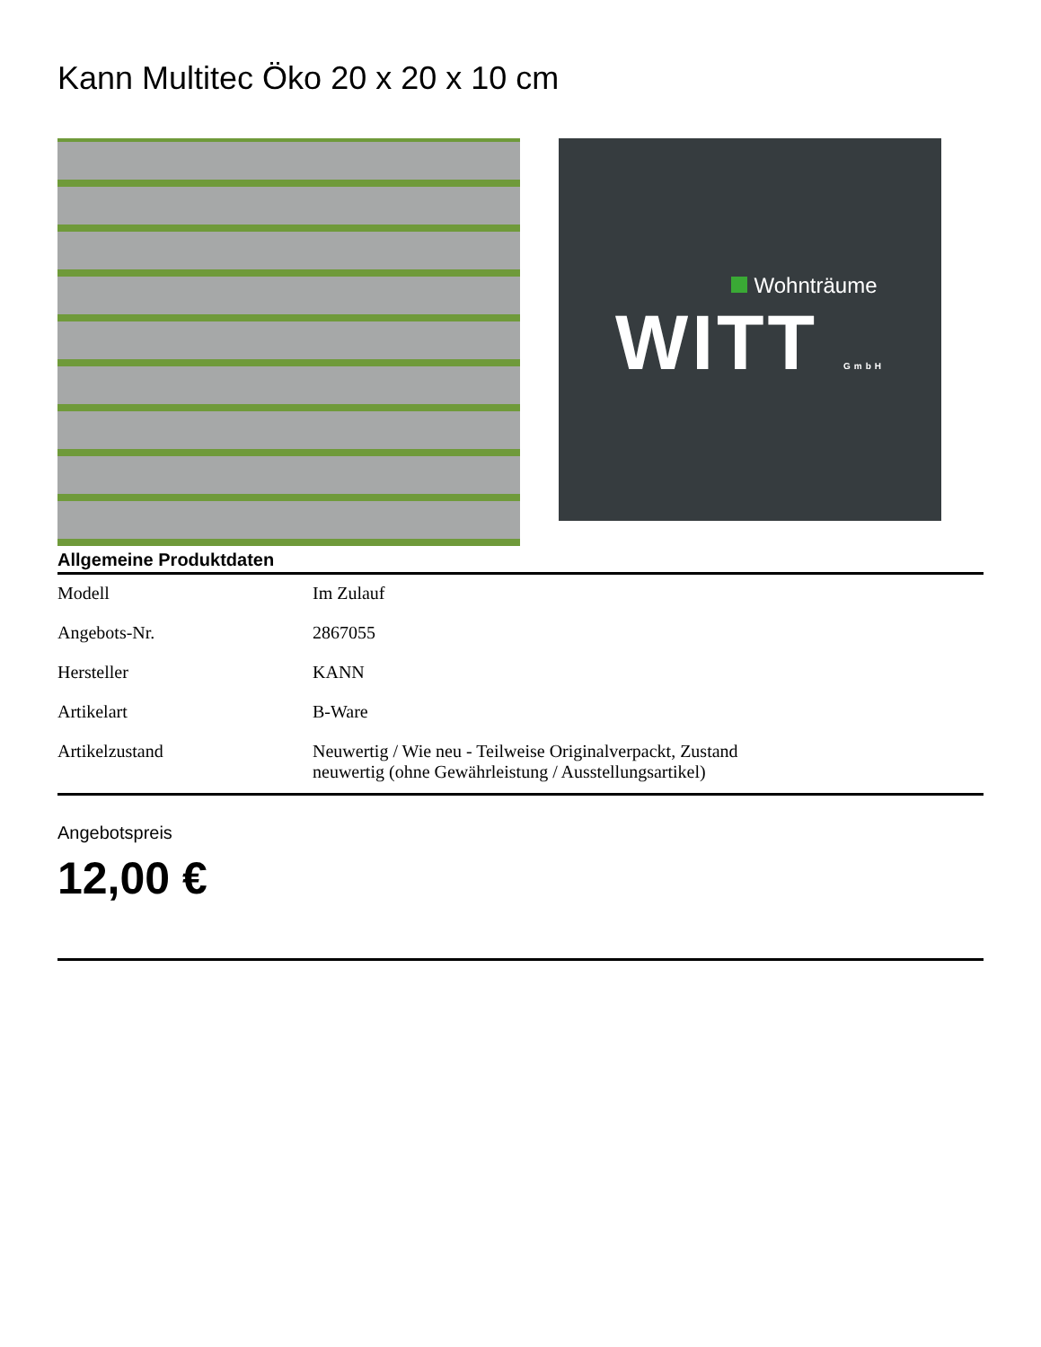Kann Multitec Öko 20 x 20 x 10 cm
Wohnträume
WITT GmbH
Allgemeine Produktdaten
| Modell | Im Zulauf |
| Angebots-Nr. | 2867055 |
| Hersteller | KANN |
| Artikelart | B-Ware |
| Artikelzustand | Neuwertig / Wie neu - Teilweise Originalverpackt, Zustand neuwertig (ohne Gewährleistung / Ausstellungsartikel) |
Angebotspreis
12,00 €